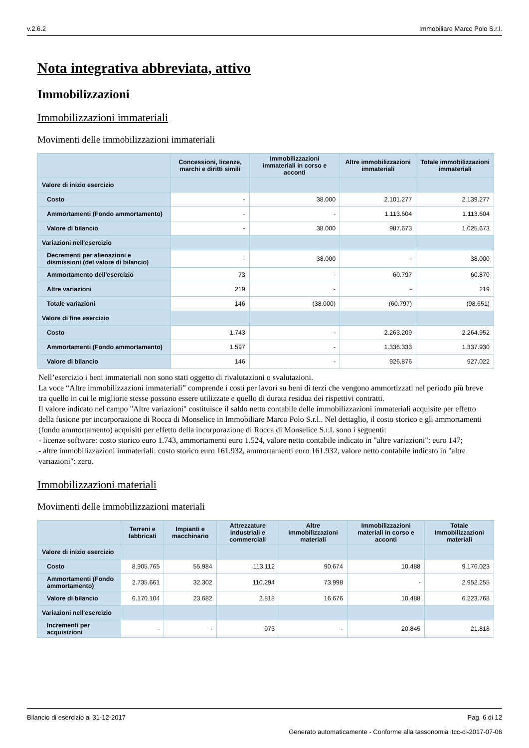v.2.6.2 Immobiliare Marco Polo S.r.l.
Nota integrativa abbreviata, attivo
Immobilizzazioni
Immobilizzazioni immateriali
Movimenti delle immobilizzazioni immateriali
| | Concessioni, licenze, marchi e diritti simili | Immobilizzazioni immateriali in corso e acconti | Altre immobilizzazioni immateriali | Totale immobilizzazioni immateriali |
| --- | --- | --- | --- | --- |
| Valore di inizio esercizio | | | | |
| Costo | - | 38.000 | 2.101.277 | 2.139.277 |
| Ammortamenti (Fondo ammortamento) | - | - | 1.113.604 | 1.113.604 |
| Valore di bilancio | - | 38.000 | 987.673 | 1.025.673 |
| Variazioni nell'esercizio | | | | |
| Decrementi per alienazioni e dismissioni (del valore di bilancio) | - | 38.000 | - | 38.000 |
| Ammortamento dell'esercizio | 73 | - | 60.797 | 60.870 |
| Altre variazioni | 219 | - | - | 219 |
| Totale variazioni | 146 | (38.000) | (60.797) | (98.651) |
| Valore di fine esercizio | | | | |
| Costo | 1.743 | - | 2.263.209 | 2.264.952 |
| Ammortamenti (Fondo ammortamento) | 1.597 | - | 1.336.333 | 1.337.930 |
| Valore di bilancio | 146 | - | 926.876 | 927.022 |
Nell’esercizio i beni immateriali non sono stati oggetto di rivalutazioni o svalutazioni.
La voce “Altre immobilizzazioni immateriali” comprende i costi per lavori su beni di terzi che vengono ammortizzati nel periodo più breve tra quello in cui le migliorie stesse possono essere utilizzate e quello di durata residua dei rispettivi contratti.
Il valore indicato nel campo "Altre variazioni" costituisce il saldo netto contabile delle immobilizzazioni immateriali acquisite per effetto della fusione per incorporazione di Rocca di Monselice in Immobiliare Marco Polo S.r.l.. Nel dettaglio, il costo storico e gli ammortamenti (fondo ammortamento) acquisiti per effetto della incorporazione di Rocca di Monselice S.r.l. sono i seguenti:
- licenze software: costo storico euro 1.743, ammortamenti euro 1.524, valore netto contabile indicato in "altre variazioni": euro 147;
- altre immobilizzazioni immateriali: costo storico euro 161.932, ammortamenti euro 161.932, valore netto contabile indicato in "altre variazioni": zero.
Immobilizzazioni materiali
Movimenti delle immobilizzazioni materiali
| | Terreni e fabbricati | Impianti e macchinario | Attrezzature industriali e commerciali | Altre immobilizzazioni materiali | Immobilizzazioni materiali in corso e acconti | Totale Immobilizzazioni materiali |
| --- | --- | --- | --- | --- | --- | --- |
| Valore di inizio esercizio | | | | | | |
| Costo | 8.905.765 | 55.984 | 113.112 | 90.674 | 10.488 | 9.176.023 |
| Ammortamenti (Fondo ammortamento) | 2.735.661 | 32.302 | 110.294 | 73.998 | - | 2.952.255 |
| Valore di bilancio | 6.170.104 | 23.682 | 2.818 | 16.676 | 10.488 | 6.223.768 |
| Variazioni nell'esercizio | | | | | | |
| Incrementi per acquisizioni | - | - | 973 | - | 20.845 | 21.818 |
Bilancio di esercizio al 31-12-2017 Pag. 6 di 12
Generato automaticamente - Conforme alla tassonomia itcc-ci-2017-07-06